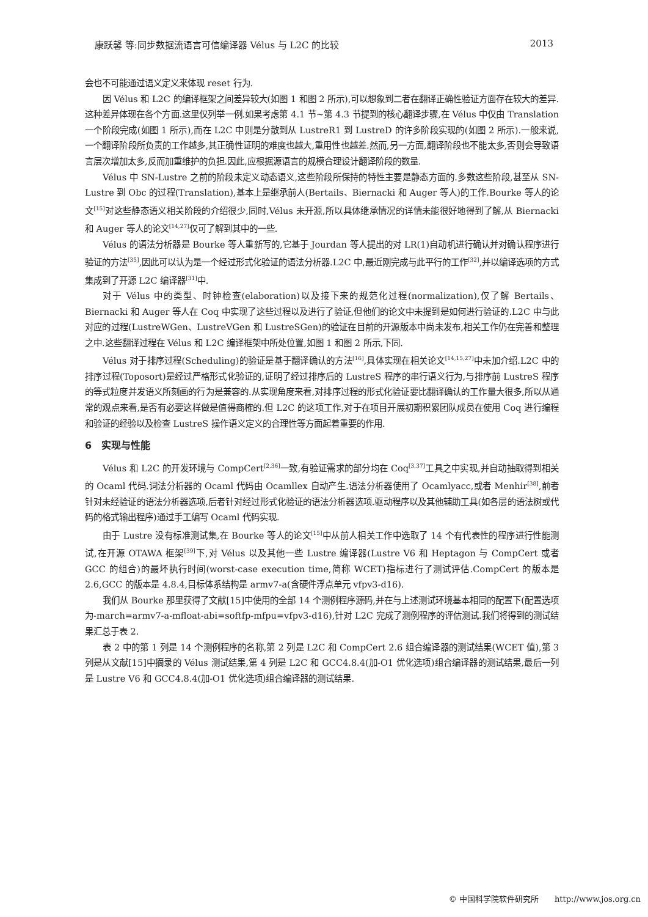康跃馨 等:同步数据流语言可信编译器 Vélus 与 L2C 的比较 2013
会也不可能通过语义定义来体现 reset 行为.
因 Vélus 和 L2C 的编译框架之间差异较大(如图 1 和图 2 所示),可以想象到二者在翻译正确性验证方面存在较大的差异.这种差异体现在各个方面.这里仅列举一例.如果考虑第 4.1 节~第 4.3 节提到的核心翻译步骤,在 Vélus 中仅由 Translation 一个阶段完成(如图 1 所示),而在 L2C 中则是分散到从 LustreR1 到 LustreD 的许多阶段实现的(如图 2 所示).一般来说,一个翻译阶段所负责的工作越多,其正确性证明的难度也越大,重用性也越差.然而,另一方面,翻译阶段也不能太多,否则会导致语言层次增加太多,反而加重维护的负担.因此,应根据源语言的规模合理设计翻译阶段的数量.
Vélus 中 SN-Lustre 之前的阶段未定义动态语义,这些阶段所保持的特性主要是静态方面的.多数这些阶段,甚至从 SN-Lustre 到 Obc 的过程(Translation),基本上是继承前人(Bertails、Biernacki 和 Auger 等人)的工作.Bourke 等人的论文<sup>[15]</sup>对这些静态语义相关阶段的介绍很少,同时,Vélus 未开源,所以具体继承情况的详情未能很好地得到了解,从 Biernacki 和 Auger 等人的论文<sup>[14,27]</sup>仅可了解到其中的一些.
Vélus 的语法分析器是 Bourke 等人重新写的,它基于 Jourdan 等人提出的对 LR(1)自动机进行确认并对确认程序进行验证的方法<sup>[35]</sup>,因此可以认为是一个经过形式化验证的语法分析器.L2C 中,最近刚完成与此平行的工作<sup>[32]</sup>,并以编译选项的方式集成到了开源 L2C 编译器<sup>[31]</sup>中.
对于 Vélus 中的类型、时钟检查(elaboration)以及接下来的规范化过程(normalization),仅了解 Bertails、Biernacki 和 Auger 等人在 Coq 中实现了这些过程以及进行了验证,但他们的论文中未提到是如何进行验证的.L2C 中与此对应的过程(LustreWGen、LustreVGen 和 LustreSGen)的验证在目前的开源版本中尚未发布,相关工作仍在完善和整理之中.这些翻译过程在 Vélus 和 L2C 编译框架中所处位置,如图 1 和图 2 所示,下同.
Vélus 对于排序过程(Scheduling)的验证是基于翻译确认的方法<sup>[16]</sup>,具体实现在相关论文<sup>[14,15,27]</sup>中未加介绍.L2C 中的排序过程(Toposort)是经过严格形式化验证的,证明了经过排序后的 LustreS 程序的串行语义行为,与排序前 LustreS 程序的等式粒度并发语义所刻画的行为是兼容的.从实现角度来看,对排序过程的形式化验证要比翻译确认的工作量大很多,所以从通常的观点来看,是否有必要这样做是值得商榷的.但 L2C 的这项工作,对于在项目开展初期积累团队成员在使用 Coq 进行编程和验证的经验以及检查 LustreS 操作语义定义的合理性等方面起着重要的作用.
6　实现与性能
Vélus 和 L2C 的开发环境与 CompCert<sup>[2,36]</sup>一致,有验证需求的部分均在 Coq<sup>[3,37]</sup>工具之中实现,并自动抽取得到相关的 Ocaml 代码.词法分析器的 Ocaml 代码由 Ocamllex 自动产生.语法分析器使用了 Ocamlyacc,或者 Menhir<sup>[38]</sup>,前者针对未经验证的语法分析器选项,后者针对经过形式化验证的语法分析器选项.驱动程序以及其他辅助工具(如各层的语法树或代码的格式输出程序)通过手工编写 Ocaml 代码实现.
由于 Lustre 没有标准测试集,在 Bourke 等人的论文<sup>[15]</sup>中从前人相关工作中选取了 14 个有代表性的程序进行性能测试,在开源 OTAWA 框架<sup>[39]</sup>下,对 Vélus 以及其他一些 Lustre 编译器(Lustre V6 和 Heptagon 与 CompCert 或者 GCC 的组合)的最坏执行时间(worst-case execution time,简称 WCET)指标进行了测试评估.CompCert 的版本是 2.6,GCC 的版本是 4.8.4,目标体系结构是 armv7-a(含硬件浮点单元 vfpv3-d16).
我们从 Bourke 那里获得了文献[15]中使用的全部 14 个测例程序源码,并在与上述测试环境基本相同的配置下(配置选项为-march=armv7-a-mfloat-abi=softfp-mfpu=vfpv3-d16),针对 L2C 完成了测例程序的评估测试.我们将得到的测试结果汇总于表 2.
表 2 中的第 1 列是 14 个测例程序的名称,第 2 列是 L2C 和 CompCert 2.6 组合编译器的测试结果(WCET 值),第 3 列是从文献[15]中摘录的 Vélus 测试结果,第 4 列是 L2C 和 GCC4.8.4(加-O1 优化选项)组合编译器的测试结果,最后一列是 Lustre V6 和 GCC4.8.4(加-O1 优化选项)组合编译器的测试结果.
© 中国科学院软件研究所　　http://www.jos.org.cn